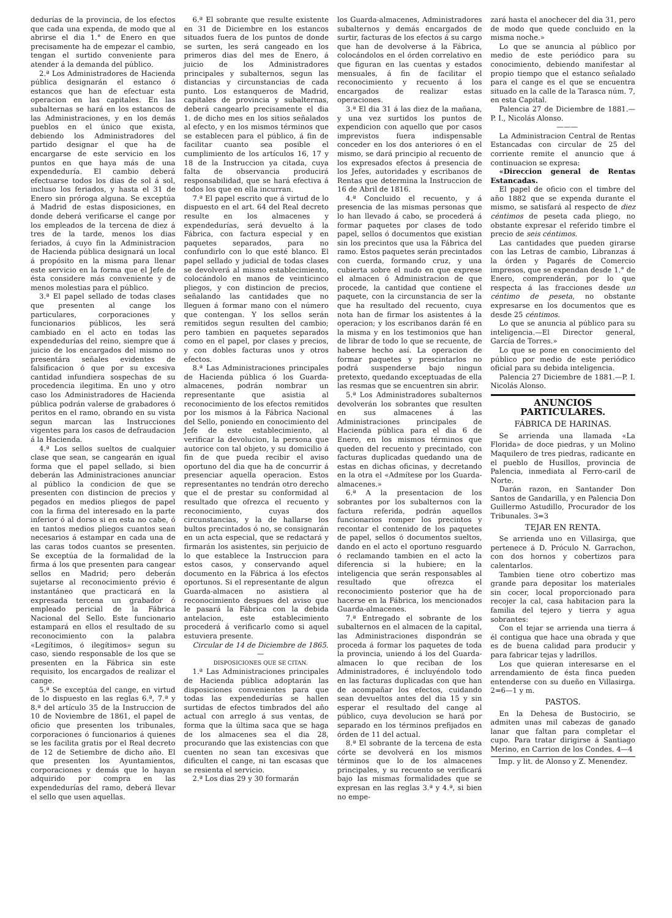dedurías de la provincia, de los efectos que cada una expenda, de modo que al abrirse el dia 1.° de Enero en que precisamente ha de empezar el cambio, tengan el surtido conveniente para atender á la demanda del público.
2.ª Los Administradores de Hacienda pública designarán el estanco ó estancos que han de efectuar esta operacion en las capitales. En las subalternas se hará en los estancos de las Administraciones, y en los demás pueblos en el único que exista, debiendo los Administradores del partido designar el que ha de encargarse de este servicio en los puntos en que haya más de una expendeduría. El cambio deberá efectuarse todos los dias de sol á sol, incluso los feriados, y hasta el 31 de Enero sin próroga alguna. Se exceptúa á Madrid de estas disposiciones, en donde deberá verificarse el cange por los empleados de la tercena de diez á tres de la tarde, menos los dias feriados, á cuyo fin la Administracion de Hacienda pública designará un local á propósito en la misma para llenar este servicio en la forma que el Jefe de ésta considere más conveniente y de menos molestias para el público.
3.ª El papel sellado de todas clases que presenten al cange los particulares, corporaciones y funcionarios públicos, les será cambiado en el acto en todas las expendedurías del reino, siempre que á juicio de los encargados del mismo no presentára señales evidentes de falsificacion ó que por su excesiva cantidad infundiera sospechas de su procedencia ilegitima. En uno y otro caso los Administradores de Hacienda pública podrán valerse de grabadores ó peritos en el ramo, obrando en su vista segun marcan las Instrucciones vigentes para los casos de defraudacion á la Hacienda.
4.ª Los sellos sueltos de cualquier clase que sean, se cangearán en igual forma que el papel sellado, si bien deberán las Administraciones anunciar al público la condicion de que se presenten con distincion de precios y pegados en medios pliegos de papel con la firma del interesado en la parte inferior ó al dorso si en esta no cabe, ó en tantos medios pliegos cuantos sean necesarios á estampar en cada una de las caras todos cuantos se presenten. Se exceptúa de la formalidad de la firma á los que presenten para cangear sellos en Madrid; pero deberán sujetarse al reconocimiento prévio é instantáneo que practicará en la expresada tercena un grabador ó empleado pericial de la Fábrica Nacional del Sello. Este funcionario estampará en ellos el resultado de su reconocimiento con la palabra «Legítimos, ó ilegítimos» segun su caso, siendo responsable de los que se presenten en la Fábrica sin este requisito, los encargados de realizar el cange.
5.ª Se exceptúa del cange, en virtud de lo dispuesto en las reglas 6.ª, 7.ª y 8.ª del artículo 35 de la Instruccion de 10 de Noviembre de 1861, el papel de oficio que presenten los tribunales, corporaciones ó funcionarios á quienes se les facilita gratis por el Real decreto de 12 de Setiembre de dicho año. El que presenten los Ayuntamientos, corporaciones y demás que lo hayan adquirido por compra en las expendedurías del ramo, deberá llevar el sello que usen aquellas.
6.ª El sobrante que resulte existente en 31 de Diciembre en los estancos situados fuera de los puntos de donde se surten, les será cangeado en los primeros dias del mes de Enero, á juicio de los Administradores principales y subalternos, segun las distancias y circunstancias de cada punto. Los estanqueros de Madrid, capitales de provincia y subalternas, deberá cangearlo precisamente el dia 1. de dicho mes en los sitios señalados al efecto, y en los mismos términos que se establecen para el público, á fin de facilitar cuanto sea posible el cumplimiento de los artículos 16, 17 y 18 de la Instruccion ya citada, cuya falta de observancia producirá responsabilidad, que se hará efectiva á todos los que en ella incurran.
7.ª El papel escrito que á virtud de lo dispuesto en el art. 64 del Real decreto resulte en los almacenes y expendedurías, será devuelto á la Fábrica, con factura especial y en paquetes separados, para no confundirlo con lo que esté blanco. El papel sellado y judicial de todas clases se devolverá al mismo establecimiento, colocándolo en manos de veinticinco pliegos, y con distincion de precios, señalando las cantidades que no lleguen á formar mano con el número que contengan. Y los sellos serán remitidos segun resulten del cambio; pero tambien en paquetes separados como en el papel, por clases y precios, y con dobles facturas unos y otros efectos.
8.ª Las Administraciones principales de Hacienda pública ó los Guarda-almacenes, podrán nombrar un representante que asistia al reconocimiento de los efectos remitidos por los mismos á la Fábrica Nacional del Sello, poniendo en conocimiento del Jefe de este establecimiento, al verificar la devolucion, la persona que autorice con tal objeto, y su domicilio á fin de que pueda recibir el aviso oportuno del dia que ha de concurrir á presenciar aquella operacion. Estos representantes no tendrán otro derecho que el de prestar su conformidad al resultado que ofrezca el recuento y reconocimiento, cuyas dos circunstancias, y la de hallarse los bultos precintados ó no, se consignarán en un acta especial, que se redactará y firmarán los asistentes, sin perjuicio de lo que establece la Instruccion para estos casos, y conservando aquel documento en la Fábrica á los efectos oportunos. Si el representante de algun Guarda-almacen no asistiera al reconocimiento despues del aviso que le pasará la Fábrica con la debida antelacion, este establecimiento procederá á verificarlo como si aquel estuviera presente.
Circular de 14 de Diciembre de 1865.
—
DISPOSICIONES QUE SE CITAN.
1.ª Las Administraciones principales de Hacienda pública adoptarán las disposiciones convenientes para que todas las expendedurías se hallen surtidas de efectos timbrados del año actual con arreglo á sus ventas, de forma que la última saca que se haga de los almacenes sea el dia 28, procurando que las existencias con que cuenten no sean tan excesivas que dificulten el cange, ni tan escasas que se resienta el servicio.
2.ª Los dias 29 y 30 formarán
los Guarda-almacenes, Administradores subalternos y demás encargados de surtir, facturas de los efectos á su cargo que han de devolverse á la Fábrica, colocándolos en el órden correlativo en que figuran en las cuentas y estados mensuales, á fin de facilitar el reconocimiento y recuento á los encargados de realizar estas operaciones.
3.ª El dia 31 á las diez de la mañana, y una vez surtidos los puntos de expendicion con aquello que por casos imprevistos fuera indispensable conceder en los dos anteriores ó en el mismo, se dará principio al recuento de los expresados efectos á presencia de los Jefes, autoridades y escribanos de Rentas que determina la Instruccion de 16 de Abril de 1816.
4.ª Concluido el recuento, y á presencia de las mismas personas que lo han llevado á cabo, se procederá á formar paquetes por clases de todo papel, sellos ó documentos que existian sin los precintos que usa la Fábrica del ramo. Estos paquetes serán precintados con cuerda, formando cruz, y una cubierta sobre el nudo en que exprese el almacen ó Administracion de que procede, la cantidad que contiene el paquete, con la circunstancia de ser la que ha resultado del recuento, cuya nota han de firmar los asistentes á la operacion; y los escribanos darán fé en la misma y en los testimonios que han de librar de todo lo que se recuente, de haberse hecho así. La operacion de formar paquetes y prescintarlos no podrá suspenderse bajo ningun pretexto, quedando exceptuadas de ella las resmas que se encuentren sin abrir.
5.ª Los Administradores subalternos devolverán los sobrantes que resulten en sus almacenes á las Administraciones principales de Hacienda pública para el dia 6 de Enero, en los mismos términos que queden del recuento y precintado, con facturas duplicadas quedando una de estas en dichas oficinas, y decretando en la otra el «Admítese por los Guarda-almacenes.»
6.ª A la presentacion de los sobrantes por los subalternos con la factura referida, podrán aquellos funcionarios romper los precintos y recontar el contenido de los paquetes de papel, sellos ó documentos sueltos, dando en el acto el oportuno resguardo ó reclamando tambien en el acto la diferencia si la hubiere; en la inteligencia que serán responsables al resultado que ofrezca el reconocimiento posterior que ha de hacerse en la Fábrica, los mencionados Guarda-almacenes.
7.ª Entregado el sobrante de los subalternos en el almacen de la capital, las Administraciones dispondrán se proceda á formar los paquetes de toda la provincia, uniendo á los del Guarda-almacen lo que reciban de los Administradores, é incluyéndolo todo en las facturas duplicadas con que han de acompañar los efectos, cuidando sean devueltos antes del dia 15 y sin esperar el resultado del cange al público, cuya devolucion se hará por separado en los términos prefijados en órden de 11 del actual.
8.ª El sobrante de la tercena de esta córte se devolverá en los mismos términos que lo de los almacenes principales, y su recuento se verificará bajo las mismas formalidades que se expresan en las reglas 3.ª y 4.ª, si bien no empe-
zará hasta el anochecer del dia 31, pero de modo que quede concluido en la misma noche.»
Lo que se anuncia al público por medio de este periódico para su conocimiento, debiendo manifestar al propio tiempo que el estanco señalado para el cange es el que se encuentra situado en la calle de la Tarasca núm. 7, en esta Capital.
Palencia 27 de Diciembre de 1881.—P. I., Nicolás Alonso.
———
La Administracion Central de Rentas Estancadas con circular de 25 del corriente remite el anuncio que á continuacion se expresa:
«Direccion general de Rentas Estancadas.
El papel de oficio con el timbre del año 1882 que se expenda durante el mismo, se satisfará al respecto de diez céntimos de peseta cada pliego, no obstante expresar el referido timbre el precio de seis céntimos.
Las cantidades que pueden girarse con las Letras de cambio, Libranzas á la órden y Pagarés de Comercio impresos, que se expendan desde 1.° de Enero, comprenderán, por lo que respecta á las fracciones desde un céntimo de peseta, no obstante expresarse en los documentos que es desde 25 céntimos.
Lo que se anuncia al público para su inteligencia.—El Director general, García de Torres.»
Lo que se pone en conocimiento del público por medio de este periódico oficial para su debida inteligencia.
Palencia 27 Diciembre de 1881.—P. I. Nicolás Alonso.
ANUNCIOS PARTICULARES.
FÁBRICA DE HARINAS.
Se arrienda una llamada «La Florida» de doce piedras, y un Molino Maquilero de tres piedras, radicante en el pueblo de Husillos, provincia de Palencia, inmediata al Ferro-caril de Norte.
Darán razon, en Santander Don Santos de Gandarilla, y en Palencia Don Guillermo Astudillo, Procurador de los Tribunales. 3=3
TEJAR EN RENTA.
Se arrienda uno en Villasirga, que pertenece á D. Próculo N. Garrachon, con dos hornos y cobertizos para calentarlos.
Tambien tiene otro cobertizo mas grande para depositar los materiales sin cocer, local proporcionado para recojer la cal, casa habitacion para la familia del tejero y tierra y agua sobrantes:
Con el tejar se arrienda una tierra á él contigua que hace una obrada y que es de buena calidad para producir y para fabricar tejas y ladrillos.
Los que quieran interesarse en el arrendamiento de ésta finca pueden entenderse con su dueño en Villasirga. 2=6—1 y m.
PASTOS.
En la Dehesa de Bustocirio, se admiten unas mil cabezas de ganado lanar que faltan para completar el cupo. Para tratar dirigirse á Santiago Merino, en Carrion de los Condes. 4—4
Imp. y lit. de Alonso y Z. Menendez.